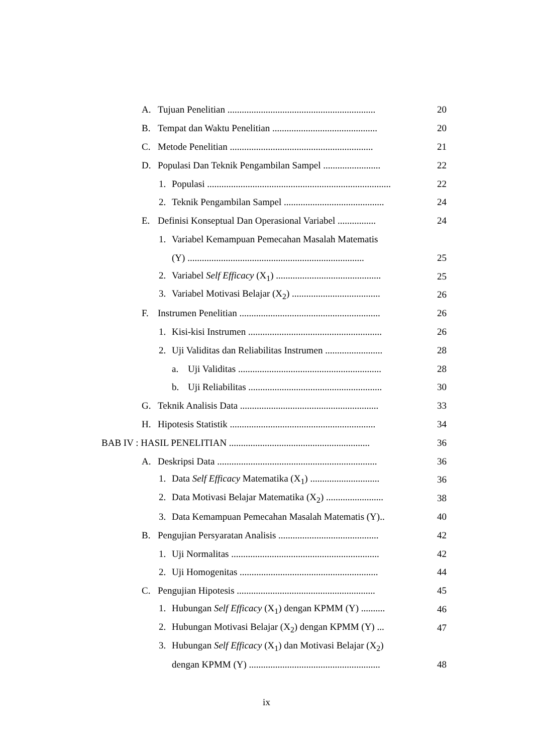A. Tujuan Penelitian .............................................................. 20
B. Tempat dan Waktu Penelitian ............................................ 20
C. Metode Penelitian ............................................................ 21
D. Populasi Dan Teknik Pengambilan Sampel ........................ 22
1. Populasi ............................................................................. 22
2. Teknik Pengambilan Sampel .......................................... 24
E. Definisi Konseptual Dan Operasional Variabel ................ 24
1. Variabel Kemampuan Pemecahan Masalah Matematis
(Y) .......................................................................... 25
2. Variabel Self Efficacy (X<sub>1</sub>) ............................................ 25
3. Variabel Motivasi Belajar (X<sub>2</sub>) ..................................... 26
F. Instrumen Penelitian ........................................................... 26
1. Kisi-kisi Instrumen ........................................................ 26
2. Uji Validitas dan Reliabilitas Instrumen ........................ 28
a. Uji Validitas ............................................................ 28
b. Uji Reliabilitas ........................................................ 30
G. Teknik Analisis Data .......................................................... 33
H. Hipotesis Statistik ............................................................. 34
BAB IV : HASIL PENELITIAN ........................................................... 36
A. Deskripsi Data ................................................................... 36
1. Data Self Efficacy Matematika (X<sub>1</sub>) ............................. 36
2. Data Motivasi Belajar Matematika (X<sub>2</sub>) ........................ 38
3. Data Kemampuan Pemecahan Masalah Matematis (Y).. 40
B. Pengujian Persyaratan Analisis .......................................... 42
1. Uji Normalitas .............................................................. 42
2. Uji Homogenitas .......................................................... 44
C. Pengujian Hipotesis .......................................................... 45
1. Hubungan Self Efficacy (X<sub>1</sub>) dengan KPMM (Y) .......... 46
2. Hubungan Motivasi Belajar (X<sub>2</sub>) dengan KPMM (Y) ... 47
3. Hubungan Self Efficacy (X<sub>1</sub>) dan Motivasi Belajar (X<sub>2</sub>)
dengan KPMM (Y) ....................................................... 48
ix